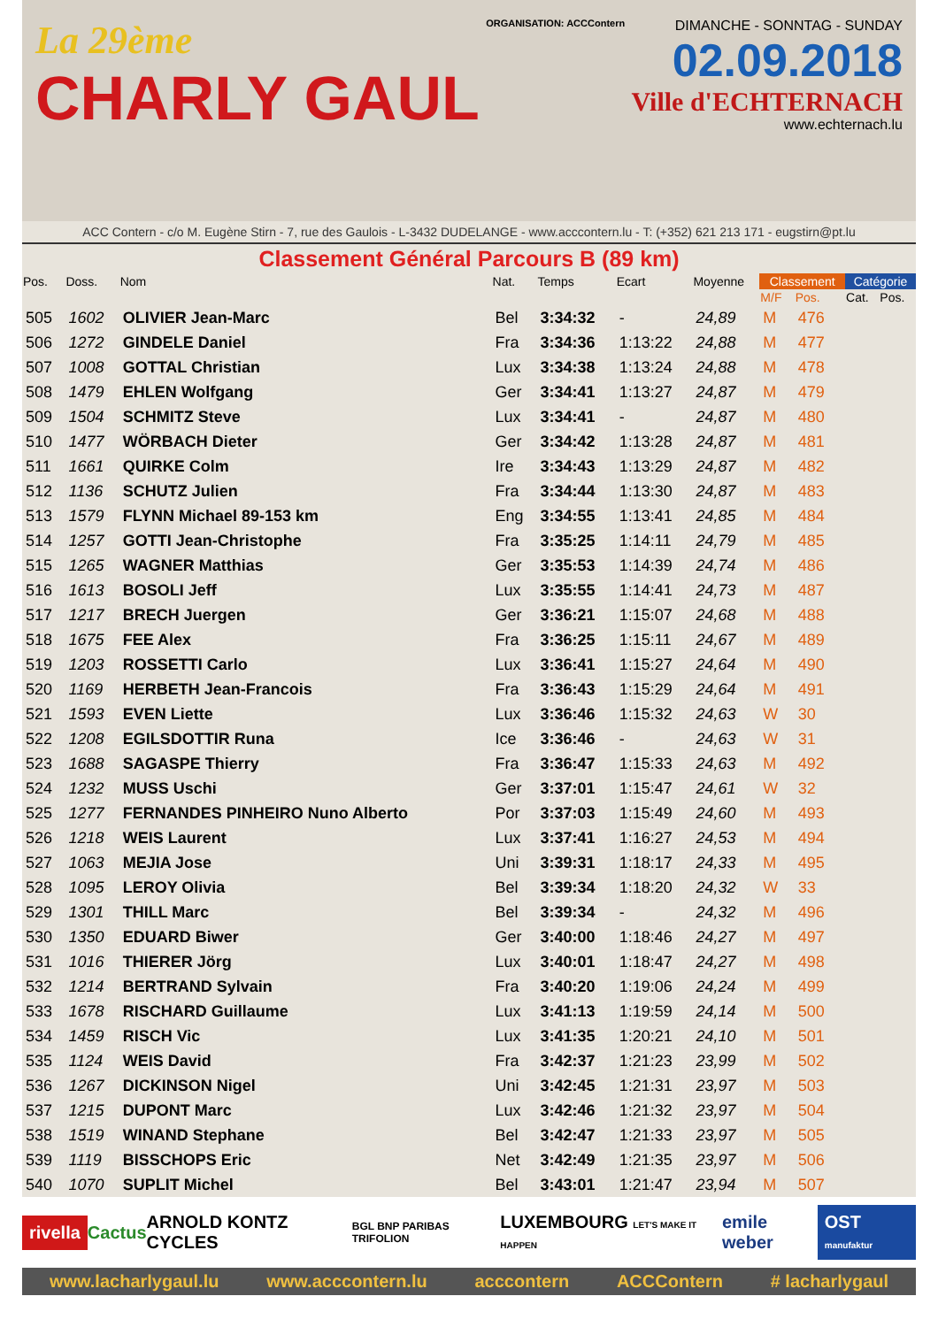La 29ème
CHARLY GAUL
ORGANISATION: ACCContern
DIMANCHE - SONNTAG - SUNDAY
02.09.2018
Ville d'ECHTERNACH
www.echternach.lu
ACC Contern - c/o M. Eugène Stirn - 7, rue des Gaulois - L-3432 DUDELANGE - www.acccontern.lu - T: (+352) 621 213 171 - eugstirn@pt.lu
Classement Général Parcours B (89 km)
| Pos. | Doss. | Nom | Nat. | Temps | Ecart | Moyenne | Classement | | Catégorie | |
| --- | --- | --- | --- | --- | --- | --- | --- | --- | --- | --- |
| | | | | | | | M/F | Pos. | Cat. | Pos. |
| 505 | 1602 | OLIVIER Jean-Marc | Bel | 3:34:32 | - | 24,89 | M | 476 | | |
| 506 | 1272 | GINDELE Daniel | Fra | 3:34:36 | 1:13:22 | 24,88 | M | 477 | | |
| 507 | 1008 | GOTTAL Christian | Lux | 3:34:38 | 1:13:24 | 24,88 | M | 478 | | |
| 508 | 1479 | EHLEN Wolfgang | Ger | 3:34:41 | 1:13:27 | 24,87 | M | 479 | | |
| 509 | 1504 | SCHMITZ Steve | Lux | 3:34:41 | - | 24,87 | M | 480 | | |
| 510 | 1477 | WÖRBACH Dieter | Ger | 3:34:42 | 1:13:28 | 24,87 | M | 481 | | |
| 511 | 1661 | QUIRKE Colm | Ire | 3:34:43 | 1:13:29 | 24,87 | M | 482 | | |
| 512 | 1136 | SCHUTZ Julien | Fra | 3:34:44 | 1:13:30 | 24,87 | M | 483 | | |
| 513 | 1579 | FLYNN Michael 89-153 km | Eng | 3:34:55 | 1:13:41 | 24,85 | M | 484 | | |
| 514 | 1257 | GOTTI Jean-Christophe | Fra | 3:35:25 | 1:14:11 | 24,79 | M | 485 | | |
| 515 | 1265 | WAGNER Matthias | Ger | 3:35:53 | 1:14:39 | 24,74 | M | 486 | | |
| 516 | 1613 | BOSOLI Jeff | Lux | 3:35:55 | 1:14:41 | 24,73 | M | 487 | | |
| 517 | 1217 | BRECH Juergen | Ger | 3:36:21 | 1:15:07 | 24,68 | M | 488 | | |
| 518 | 1675 | FEE Alex | Fra | 3:36:25 | 1:15:11 | 24,67 | M | 489 | | |
| 519 | 1203 | ROSSETTI Carlo | Lux | 3:36:41 | 1:15:27 | 24,64 | M | 490 | | |
| 520 | 1169 | HERBETH Jean-Francois | Fra | 3:36:43 | 1:15:29 | 24,64 | M | 491 | | |
| 521 | 1593 | EVEN Liette | Lux | 3:36:46 | 1:15:32 | 24,63 | W | 30 | | |
| 522 | 1208 | EGILSDOTTIR Runa | Ice | 3:36:46 | - | 24,63 | W | 31 | | |
| 523 | 1688 | SAGASPE Thierry | Fra | 3:36:47 | 1:15:33 | 24,63 | M | 492 | | |
| 524 | 1232 | MUSS Uschi | Ger | 3:37:01 | 1:15:47 | 24,61 | W | 32 | | |
| 525 | 1277 | FERNANDES PINHEIRO Nuno Alberto | Por | 3:37:03 | 1:15:49 | 24,60 | M | 493 | | |
| 526 | 1218 | WEIS Laurent | Lux | 3:37:41 | 1:16:27 | 24,53 | M | 494 | | |
| 527 | 1063 | MEJIA Jose | Uni | 3:39:31 | 1:18:17 | 24,33 | M | 495 | | |
| 528 | 1095 | LEROY Olivia | Bel | 3:39:34 | 1:18:20 | 24,32 | W | 33 | | |
| 529 | 1301 | THILL Marc | Bel | 3:39:34 | - | 24,32 | M | 496 | | |
| 530 | 1350 | EDUARD Biwer | Ger | 3:40:00 | 1:18:46 | 24,27 | M | 497 | | |
| 531 | 1016 | THIERER Jörg | Lux | 3:40:01 | 1:18:47 | 24,27 | M | 498 | | |
| 532 | 1214 | BERTRAND Sylvain | Fra | 3:40:20 | 1:19:06 | 24,24 | M | 499 | | |
| 533 | 1678 | RISCHARD Guillaume | Lux | 3:41:13 | 1:19:59 | 24,14 | M | 500 | | |
| 534 | 1459 | RISCH Vic | Lux | 3:41:35 | 1:20:21 | 24,10 | M | 501 | | |
| 535 | 1124 | WEIS David | Fra | 3:42:37 | 1:21:23 | 23,99 | M | 502 | | |
| 536 | 1267 | DICKINSON Nigel | Uni | 3:42:45 | 1:21:31 | 23,97 | M | 503 | | |
| 537 | 1215 | DUPONT Marc | Lux | 3:42:46 | 1:21:32 | 23,97 | M | 504 | | |
| 538 | 1519 | WINAND Stephane | Bel | 3:42:47 | 1:21:33 | 23,97 | M | 505 | | |
| 539 | 1119 | BISSCHOPS Eric | Net | 3:42:49 | 1:21:35 | 23,97 | M | 506 | | |
| 540 | 1070 | SUPLIT Michel | Bel | 3:43:01 | 1:21:47 | 23,94 | M | 507 | | |
rivella Cactus ARNOLD KONTZ CYCLES BGL BNP PARIBAS TRIFOLION LUXEMBOURG LET'S MAKE IT HAPPEN emile weber OST manufaktur
www.lacharlygaul.lu www.acccontern.lu acccontern ACCContern # lacharlygaul